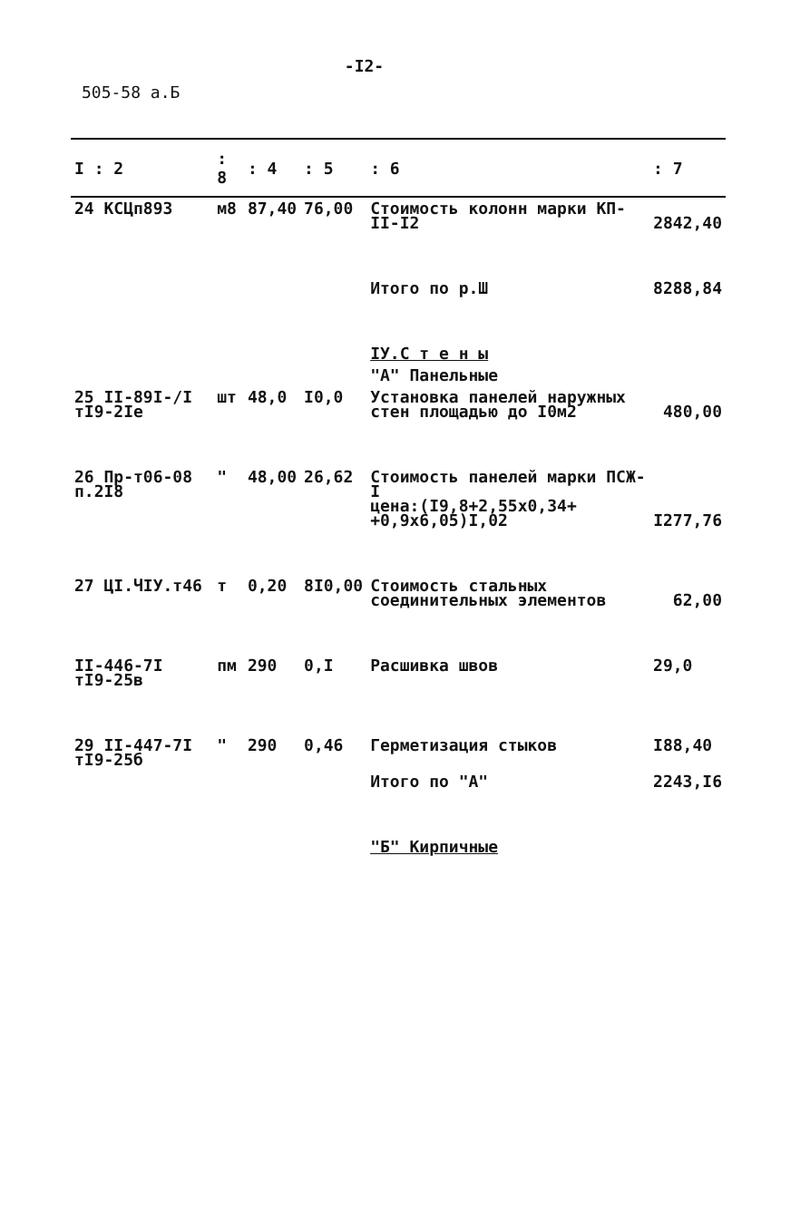-I2-
505-58 а.Б
| I : 2 | : 8 | : 4 | : 5 | : 6 | : 7 |
| --- | --- | --- | --- | --- | --- |
| 24 КСЦп893 | м8 | 87,40 | 76,00 | Стоимость колонн марки КП-II-I2 | 2842,40 |
| | | | | Итого по р.Ш | 8288,84 |
| | | | | IУ.С т е н ы | |
| | | | | "А" Панельные | |
| 25 II-89I-/I тI9-2Iе | шт | 48,0 | I0,0 | Установка панелей наружных стен площадью до I0м2 | 480,00 |
| 26 Пр-т06-08 п.2I8 | " | 48,00 | 26,62 | Стоимость панелей марки ПСЖ-I цена:(I9,8+2,55х0,34+ +0,9х6,05)I,02 | I277,76 |
| 27 ЦI.ЧIУ.т46 | т | 0,20 | 8I0,00 | Стоимость стальных соединительных элементов | 62,00 |
| II-446-7I тI9-25в | пм | 290 | 0,I | Расшивка швов | 29,0 |
| 29 II-447-7I тI9-25б | " | 290 | 0,46 | Герметизация стыков | I88,40 |
| | | | | Итого по "А" | 2243,I6 |
| | | | | "Б" Кирпичные | |